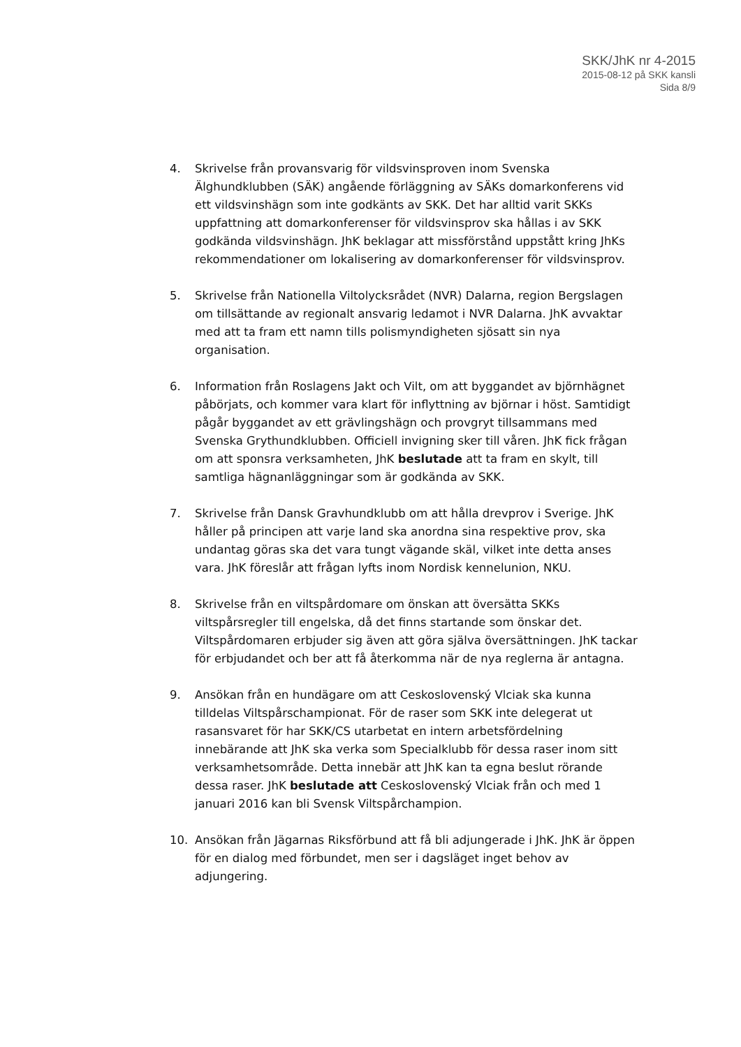SKK/JhK nr 4-2015
2015-08-12 på SKK kansli
Sida 8/9
4. Skrivelse från provansvarig för vildsvinsproven inom Svenska Älghundklubben (SÄK) angående förläggning av SÄKs domarkonferens vid ett vildsvinshägn som inte godkänts av SKK. Det har alltid varit SKKs uppfattning att domarkonferenser för vildsvinsprov ska hållas i av SKK godkända vildsvinshägn. JhK beklagar att missförstånd uppstått kring JhKs rekommendationer om lokalisering av domarkonferenser för vildsvinsprov.
5. Skrivelse från Nationella Viltolycksrådet (NVR) Dalarna, region Bergslagen om tillsättande av regionalt ansvarig ledamot i NVR Dalarna. JhK avvaktar med att ta fram ett namn tills polismyndigheten sjösatt sin nya organisation.
6. Information från Roslagens Jakt och Vilt, om att byggandet av björnhägnet påbörjats, och kommer vara klart för inflyttning av björnar i höst. Samtidigt pågår byggandet av ett grävlingshägn och provgryt tillsammans med Svenska Grythundklubben. Officiell invigning sker till våren. JhK fick frågan om att sponsra verksamheten, JhK beslutade att ta fram en skylt, till samtliga hägnanläggningar som är godkända av SKK.
7. Skrivelse från Dansk Gravhundklubb om att hålla drevprov i Sverige. JhK håller på principen att varje land ska anordna sina respektive prov, ska undantag göras ska det vara tungt vägande skäl, vilket inte detta anses vara. JhK föreslår att frågan lyfts inom Nordisk kennelunion, NKU.
8. Skrivelse från en viltspårdomare om önskan att översätta SKKs viltspårsregler till engelska, då det finns startande som önskar det. Viltspårdomaren erbjuder sig även att göra själva översättningen. JhK tackar för erbjudandet och ber att få återkomma när de nya reglerna är antagna.
9. Ansökan från en hundägare om att Ceskoslovenský Vlciak ska kunna tilldelas Viltspårschampionat. För de raser som SKK inte delegerat ut rasansvaret för har SKK/CS utarbetat en intern arbetsfördelning innebärande att JhK ska verka som Specialklubb för dessa raser inom sitt verksamhetsområde. Detta innebär att JhK kan ta egna beslut rörande dessa raser. JhK beslutade att Ceskoslovenský Vlciak från och med 1 januari 2016 kan bli Svensk Viltspårchampion.
10. Ansökan från Jägarnas Riksförbund att få bli adjungerade i JhK. JhK är öppen för en dialog med förbundet, men ser i dagsläget inget behov av adjungering.